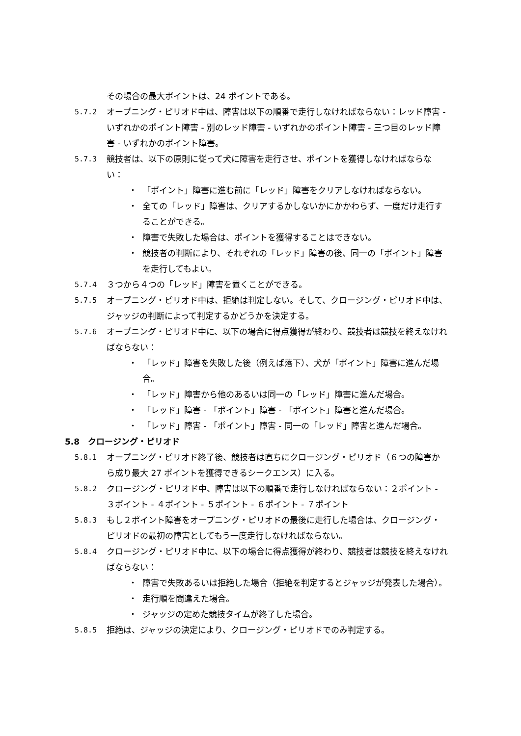その場合の最大ポイントは、24 ポイントである。
5.7.2 オープニング・ピリオド中は、障害は以下の順番で走行しなければならない：レッド障害 - いずれかのポイント障害 - 別のレッド障害 - いずれかのポイント障害 - 三つ目のレッド障害 - いずれかのポイント障害。
5.7.3 競技者は、以下の原則に従って犬に障害を走行させ、ポイントを獲得しなければならない：
・ 「ポイント」障害に進む前に「レッド」障害をクリアしなければならない。
・ 全ての「レッド」障害は、クリアするかしないかにかかわらず、一度だけ走行することができる。
・ 障害で失敗した場合は、ポイントを獲得することはできない。
・ 競技者の判断により、それぞれの「レッド」障害の後、同一の「ポイント」障害を走行してもよい。
5.7.4 ３つから４つの「レッド」障害を置くことができる。
5.7.5 オープニング・ピリオド中は、拒絶は判定しない。そして、クロージング・ピリオド中は、ジャッジの判断によって判定するかどうかを決定する。
5.7.6 オープニング・ピリオド中に、以下の場合に得点獲得が終わり、競技者は競技を終えなければならない：
・ 「レッド」障害を失敗した後（例えば落下）、犬が「ポイント」障害に進んだ場合。
・ 「レッド」障害から他のあるいは同一の「レッド」障害に進んだ場合。
・ 「レッド」障害 - 「ポイント」障害 - 「ポイント」障害と進んだ場合。
・ 「レッド」障害 - 「ポイント」障害 - 同一の「レッド」障害と進んだ場合。
5.8　クロージング・ピリオド
5.8.1 オープニング・ピリオド終了後、競技者は直ちにクロージング・ピリオド（６つの障害から成り最大 27 ポイントを獲得できるシークエンス）に入る。
5.8.2 クロージング・ピリオド中、障害は以下の順番で走行しなければならない：２ポイント - ３ポイント - ４ポイント - ５ポイント - ６ポイント - ７ポイント
5.8.3 もし２ポイント障害をオープニング・ピリオドの最後に走行した場合は、クロージング・ピリオドの最初の障害としてもう一度走行しなければならない。
5.8.4 クロージング・ピリオド中に、以下の場合に得点獲得が終わり、競技者は競技を終えなければならない：
・ 障害で失敗あるいは拒絶した場合（拒絶を判定するとジャッジが発表した場合）。
・ 走行順を間違えた場合。
・ ジャッジの定めた競技タイムが終了した場合。
5.8.5 拒絶は、ジャッジの決定により、クロージング・ピリオドでのみ判定する。